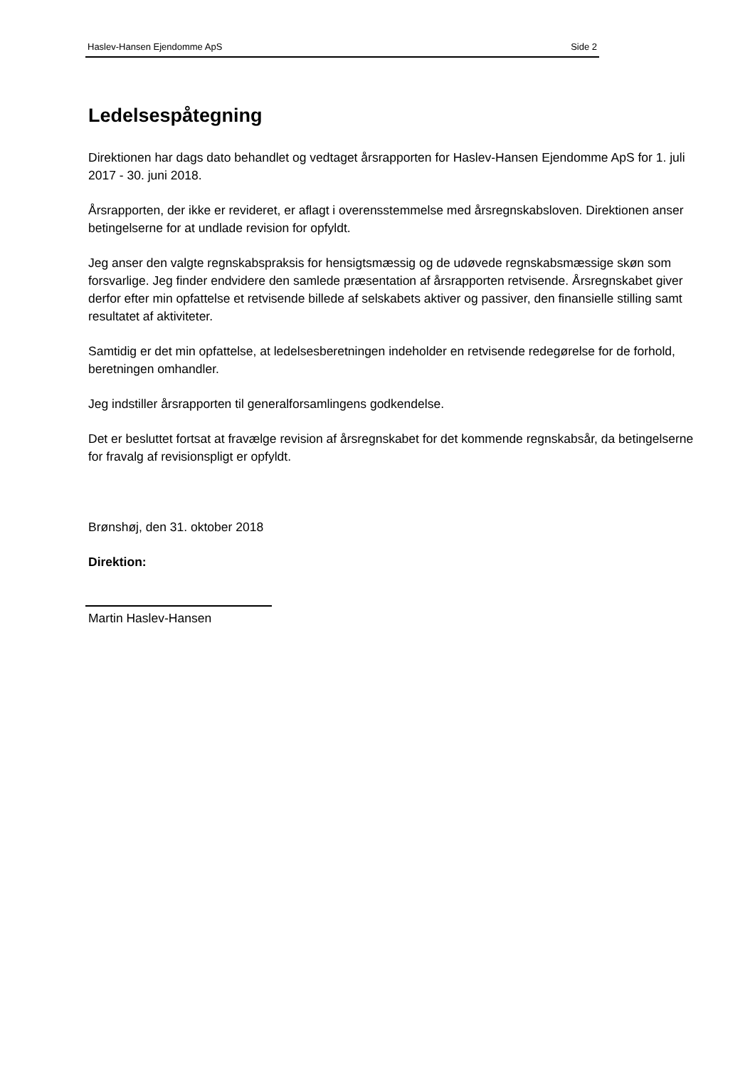Haslev-Hansen Ejendomme ApS Side 2
Ledelsespåtegning
Direktionen har dags dato behandlet og vedtaget årsrapporten for Haslev-Hansen Ejendomme ApS for 1. juli 2017 - 30. juni 2018.
Årsrapporten, der ikke er revideret, er aflagt i overensstemmelse med årsregnskabsloven. Direktionen anser betingelserne for at undlade revision for opfyldt.
Jeg anser den valgte regnskabspraksis for hensigtsmæssig og de udøvede regnskabsmæssige skøn som forsvarlige. Jeg finder endvidere den samlede præsentation af årsrapporten retvisende. Årsregnskabet giver derfor efter min opfattelse et retvisende billede af selskabets aktiver og passiver, den finansielle stilling samt resultatet af aktiviteter.
Samtidig er det min opfattelse, at ledelsesberetningen indeholder en retvisende redegørelse for de forhold, beretningen omhandler.
Jeg indstiller årsrapporten til generalforsamlingens godkendelse.
Det er besluttet fortsat at fravælge revision af årsregnskabet for det kommende regnskabsår, da betingelserne for fravalg af revisionspligt er opfyldt.
Brønshøj, den 31. oktober 2018
Direktion:
Martin Haslev-Hansen